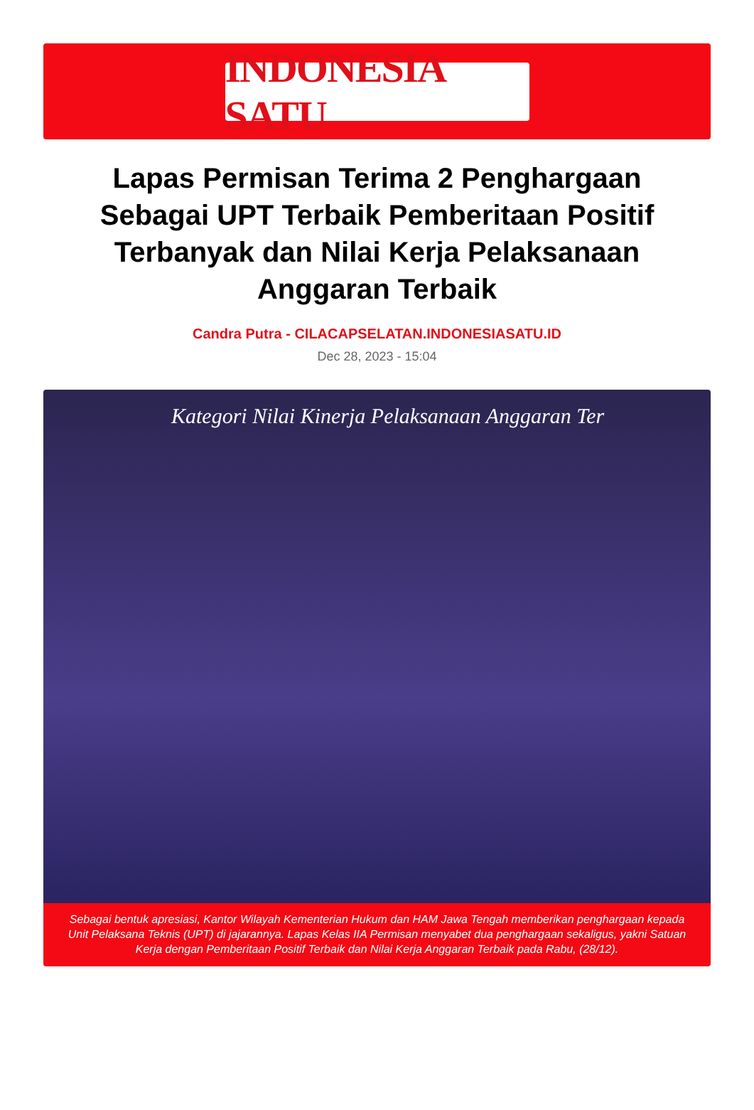INDONESIA SATU
Lapas Permisan Terima 2 Penghargaan Sebagai UPT Terbaik Pemberitaan Positif Terbanyak dan Nilai Kerja Pelaksanaan Anggaran Terbaik
Candra Putra - CILACAPSELATAN.INDONESIASATU.ID
Dec 28, 2023 - 15:04
Kategori Nilai Kinerja Pelaksanaan Anggaran Ter
Sebagai bentuk apresiasi, Kantor Wilayah Kementerian Hukum dan HAM Jawa Tengah memberikan penghargaan kepada Unit Pelaksana Teknis (UPT) di jajarannya. Lapas Kelas IIA Permisan menyabet dua penghargaan sekaligus, yakni Satuan Kerja dengan Pemberitaan Positif Terbaik dan Nilai Kerja Anggaran Terbaik pada Rabu, (28/12).